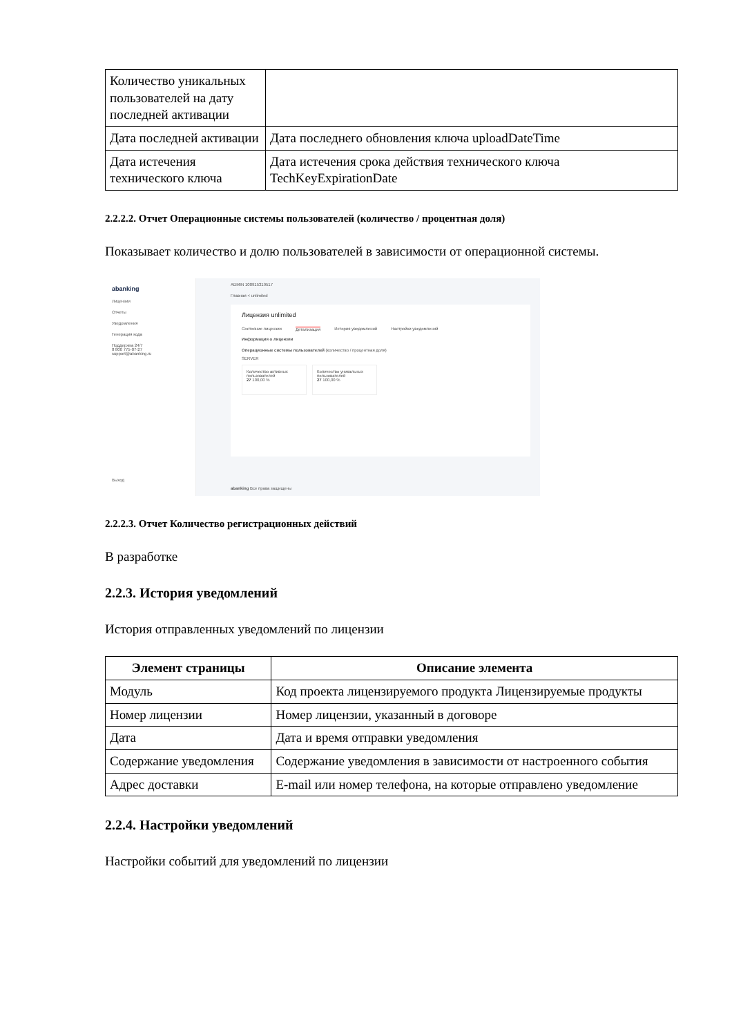| Количество уникальных пользователей на дату последней активации | |
| Дата последней активации | Дата последнего обновления ключа uploadDateTime |
| Дата истечения технического ключа | Дата истечения срока действия технического ключа TechKeyExpirationDate |
2.2.2.2. Отчет Операционные системы пользователей (количество / процентная доля)
Показывает количество и долю пользователей в зависимости от операционной системы.
abanking
Лицензии
Отчеты
Уведомления
Генерация кода
Поддержка 24/7
8 800 775-07-27
support@abanking.ru
Выход
ADMIN 100915319517
Главная < unlimited
Лицензия unlimited
Состояние лицензии Детализация История уведомлений Настройки уведомлений
Информация о лицензии
Операционные системы пользователей (количество / процентная доля)
SERVER
Количество активных пользователей
27 100,00 %
Количество уникальных пользователей
27 100,00 %
abanking Все права защищены
2.2.2.3. Отчет Количество регистрационных действий
В разработке
2.2.3. История уведомлений
История отправленных уведомлений по лицензии
| Элемент страницы | Описание элемента |
| --- | --- |
| Модуль | Код проекта лицензируемого продукта Лицензируемые продукты |
| Номер лицензии | Номер лицензии, указанный в договоре |
| Дата | Дата и время отправки уведомления |
| Содержание уведомления | Содержание уведомления в зависимости от настроенного события |
| Адрес доставки | E-mail или номер телефона, на которые отправлено уведомление |
2.2.4. Настройки уведомлений
Настройки событий для уведомлений по лицензии